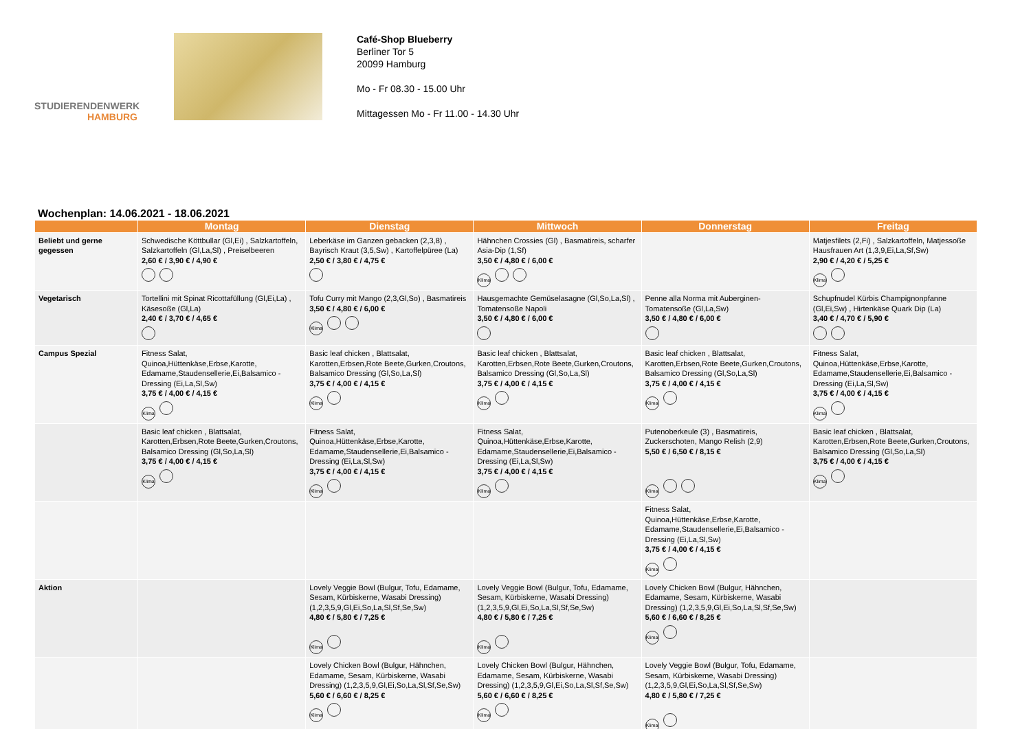STUDIERENDENWERK
HAMBURG
Café-Shop Blueberry
Berliner Tor 5
20099 Hamburg
Mo - Fr 08.30 - 15.00 Uhr
Mittagessen Mo - Fr 11.00 - 14.30 Uhr
Wochenplan: 14.06.2021 - 18.06.2021
| | Montag | Dienstag | Mittwoch | Donnerstag | Freitag |
| --- | --- | --- | --- | --- | --- |
| Beliebt und gerne gegessen | Schwedische Köttbullar (Gl,Ei) , Salzkartoffeln, Salzkartoffeln (Gl,La,Sl) , Preiselbeeren 2,60 € / 3,90 € / 4,90 € | Leberkäse im Ganzen gebacken (2,3,8) , Bayrisch Kraut (3,5,Sw) , Kartoffelpüree (La) 2,50 € / 3,80 € / 4,75 € | Hähnchen Crossies (Gl) , Basmatireis, scharfer Asia-Dip (1,Sf) 3,50 € / 4,80 € / 6,00 € Klima | | Matjesfilets (2,Fi) , Salzkartoffeln, Matjessoße Hausfrauen Art (1,3,9,Ei,La,Sf,Sw) 2,90 € / 4,20 € / 5,25 € Klima |
| Vegetarisch | Tortellini mit Spinat Ricottafüllung (Gl,Ei,La) , Käsesoße (Gl,La) 2,40 € / 3,70 € / 4,65 € | Tofu Curry mit Mango (2,3,Gl,So) , Basmatireis 3,50 € / 4,80 € / 6,00 € Klima | Hausgemachte Gemüselasagne (Gl,So,La,Sl) , Tomatensoße Napoli 3,50 € / 4,80 € / 6,00 € | Penne alla Norma mit Auberginen-Tomatensoße (Gl,La,Sw) 3,50 € / 4,80 € / 6,00 € | Schupfnudel Kürbis Champignonpfanne (Gl,Ei,Sw) , Hirtenkäse Quark Dip (La) 3,40 € / 4,70 € / 5,90 € |
| Campus Spezial | Fitness Salat, Quinoa,Hüttenkäse,Erbse,Karotte, Edamame,Staudensellerie,Ei,Balsamico - Dressing (Ei,La,Sl,Sw) 3,75 € / 4,00 € / 4,15 € Klima | Basic leaf chicken , Blattsalat, Karotten,Erbsen,Rote Beete,Gurken,Croutons, Balsamico Dressing (Gl,So,La,Sl) 3,75 € / 4,00 € / 4,15 € Klima | Basic leaf chicken , Blattsalat, Karotten,Erbsen,Rote Beete,Gurken,Croutons, Balsamico Dressing (Gl,So,La,Sl) 3,75 € / 4,00 € / 4,15 € Klima | Basic leaf chicken , Blattsalat, Karotten,Erbsen,Rote Beete,Gurken,Croutons, Balsamico Dressing (Gl,So,La,Sl) 3,75 € / 4,00 € / 4,15 € Klima | Fitness Salat, Quinoa,Hüttenkäse,Erbse,Karotte, Edamame,Staudensellerie,Ei,Balsamico - Dressing (Ei,La,Sl,Sw) 3,75 € / 4,00 € / 4,15 € Klima |
| | Basic leaf chicken , Blattsalat, Karotten,Erbsen,Rote Beete,Gurken,Croutons, Balsamico Dressing (Gl,So,La,Sl) 3,75 € / 4,00 € / 4,15 € Klima | Fitness Salat, Quinoa,Hüttenkäse,Erbse,Karotte, Edamame,Staudensellerie,Ei,Balsamico - Dressing (Ei,La,Sl,Sw) 3,75 € / 4,00 € / 4,15 € Klima | Fitness Salat, Quinoa,Hüttenkäse,Erbse,Karotte, Edamame,Staudensellerie,Ei,Balsamico - Dressing (Ei,La,Sl,Sw) 3,75 € / 4,00 € / 4,15 € Klima | Putenoberkeule (3) , Basmatireis, Zuckerschoten, Mango Relish (2,9) 5,50 € / 6,50 € / 8,15 € Klima | Basic leaf chicken , Blattsalat, Karotten,Erbsen,Rote Beete,Gurken,Croutons, Balsamico Dressing (Gl,So,La,Sl) 3,75 € / 4,00 € / 4,15 € Klima |
| | | | | Fitness Salat, Quinoa,Hüttenkäse,Erbse,Karotte, Edamame,Staudensellerie,Ei,Balsamico - Dressing (Ei,La,Sl,Sw) 3,75 € / 4,00 € / 4,15 € Klima | |
| Aktion | | Lovely Veggie Bowl (Bulgur, Tofu, Edamame, Sesam, Kürbiskerne, Wasabi Dressing) (1,2,3,5,9,Gl,Ei,So,La,Sl,Sf,Se,Sw) 4,80 € / 5,80 € / 7,25 € Klima | Lovely Veggie Bowl (Bulgur, Tofu, Edamame, Sesam, Kürbiskerne, Wasabi Dressing) (1,2,3,5,9,Gl,Ei,So,La,Sl,Sf,Se,Sw) 4,80 € / 5,80 € / 7,25 € Klima | Lovely Chicken Bowl (Bulgur, Hähnchen, Edamame, Sesam, Kürbiskerne, Wasabi Dressing) (1,2,3,5,9,Gl,Ei,So,La,Sl,Sf,Se,Sw) 5,60 € / 6,60 € / 8,25 € Klima | |
| | | Lovely Chicken Bowl (Bulgur, Hähnchen, Edamame, Sesam, Kürbiskerne, Wasabi Dressing) (1,2,3,5,9,Gl,Ei,So,La,Sl,Sf,Se,Sw) 5,60 € / 6,60 € / 8,25 € Klima | Lovely Chicken Bowl (Bulgur, Hähnchen, Edamame, Sesam, Kürbiskerne, Wasabi Dressing) (1,2,3,5,9,Gl,Ei,So,La,Sl,Sf,Se,Sw) 5,60 € / 6,60 € / 8,25 € Klima | Lovely Veggie Bowl (Bulgur, Tofu, Edamame, Sesam, Kürbiskerne, Wasabi Dressing) (1,2,3,5,9,Gl,Ei,So,La,Sl,Sf,Se,Sw) 4,80 € / 5,80 € / 7,25 € Klima | |